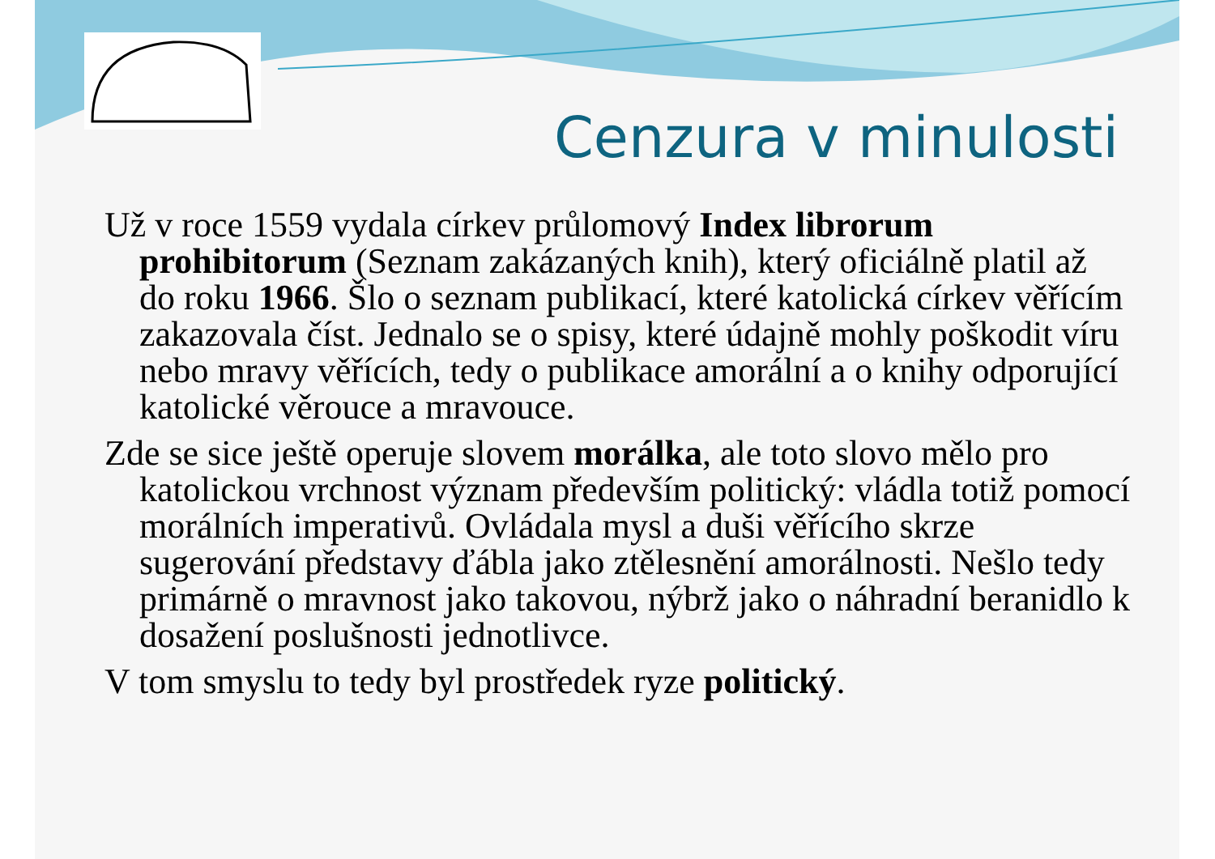Cenzura v minulosti
Už v roce 1559 vydala církev průlomový Index librorum prohibitorum (Seznam zakázaných knih), který oficiálně platil až do roku 1966. Šlo o seznam publikací, které katolická církev věřícím zakazovala číst. Jednalo se o spisy, které údajně mohly poškodit víru nebo mravy věřících, tedy o publikace amorální a o knihy odporující katolické věrouce a mravouce.
Zde se sice ještě operuje slovem morálka, ale toto slovo mělo pro katolickou vrchnost význam především politický: vládla totiž pomocí morálních imperativů. Ovládala mysl a duši věřícího skrze sugerování představy ďábla jako ztělesnění amorálnosti. Nešlo tedy primárně o mravnost jako takovou, nýbrž jako o náhradní beranidlo k dosažení poslušnosti jednotlivce.
V tom smyslu to tedy byl prostředek ryze politický.